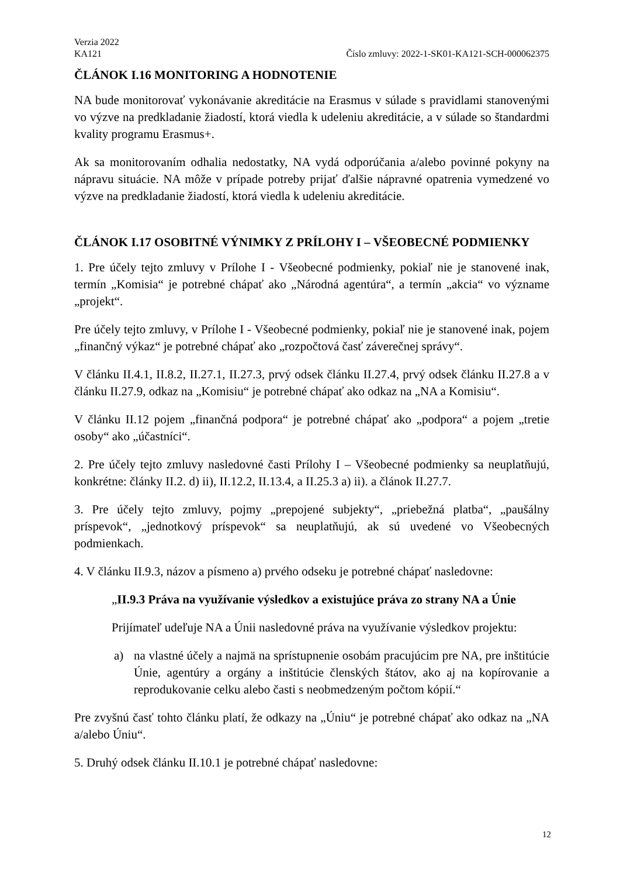Verzia 2022
KA121 Číslo zmluvy: 2022-1-SK01-KA121-SCH-000062375
ČLÁNOK I.16 MONITORING A HODNOTENIE
NA bude monitorovať vykonávanie akreditácie na Erasmus v súlade s pravidlami stanovenými vo výzve na predkladanie žiadostí, ktorá viedla k udeleniu akreditácie, a v súlade so štandardmi kvality programu Erasmus+.
Ak sa monitorovaním odhalia nedostatky, NA vydá odporúčania a/alebo povinné pokyny na nápravu situácie. NA môže v prípade potreby prijať ďalšie nápravné opatrenia vymedzené vo výzve na predkladanie žiadostí, ktorá viedla k udeleniu akreditácie.
ČLÁNOK I.17 OSOBITNÉ VÝNIMKY Z PRÍLOHY I – VŠEOBECNÉ PODMIENKY
1. Pre účely tejto zmluvy v Prílohe I - Všeobecné podmienky, pokiaľ nie je stanovené inak, termín „Komisia“ je potrebné chápať ako „Národná agentúra“, a termín „akcia“ vo význame „projekt“.
Pre účely tejto zmluvy, v Prílohe I - Všeobecné podmienky, pokiaľ nie je stanovené inak, pojem „finančný výkaz“ je potrebné chápať ako „rozpočtová časť záverečnej správy“.
V článku II.4.1, II.8.2, II.27.1, II.27.3, prvý odsek článku II.27.4, prvý odsek článku II.27.8 a v článku II.27.9, odkaz na „Komisiu“ je potrebné chápať ako odkaz na „NA a Komisiu“.
V článku II.12 pojem „finančná podpora“ je potrebné chápať ako „podpora“ a pojem „tretie osoby“ ako „účastníci“.
2. Pre účely tejto zmluvy nasledovné časti Prílohy I – Všeobecné podmienky sa neuplatňujú, konkrétne: články II.2. d) ii), II.12.2, II.13.4, a II.25.3 a) ii). a článok II.27.7.
3. Pre účely tejto zmluvy, pojmy „prepojené subjekty“, „priebežná platba“, „paušálny príspevok“, „jednotkový príspevok“ sa neuplatňujú, ak sú uvedené vo Všeobecných podmienkach.
4. V článku II.9.3, názov a písmeno a) prvého odseku je potrebné chápať nasledovne:
„II.9.3 Práva na využívanie výsledkov a existujúce práva zo strany NA a Únie
Prijímateľ udeľuje NA a Únii nasledovné práva na využívanie výsledkov projektu:
a) na vlastné účely a najmä na sprístupnenie osobám pracujúcim pre NA, pre inštitúcie Únie, agentúry a orgány a inštitúcie členských štátov, ako aj na kopírovanie a reprodukovanie celku alebo časti s neobmedzeným počtom kópií.“
Pre zvyšnú časť tohto článku platí, že odkazy na „Úniu“ je potrebné chápať ako odkaz na „NA a/alebo Úniu“.
5. Druhý odsek článku II.10.1 je potrebné chápať nasledovne:
12